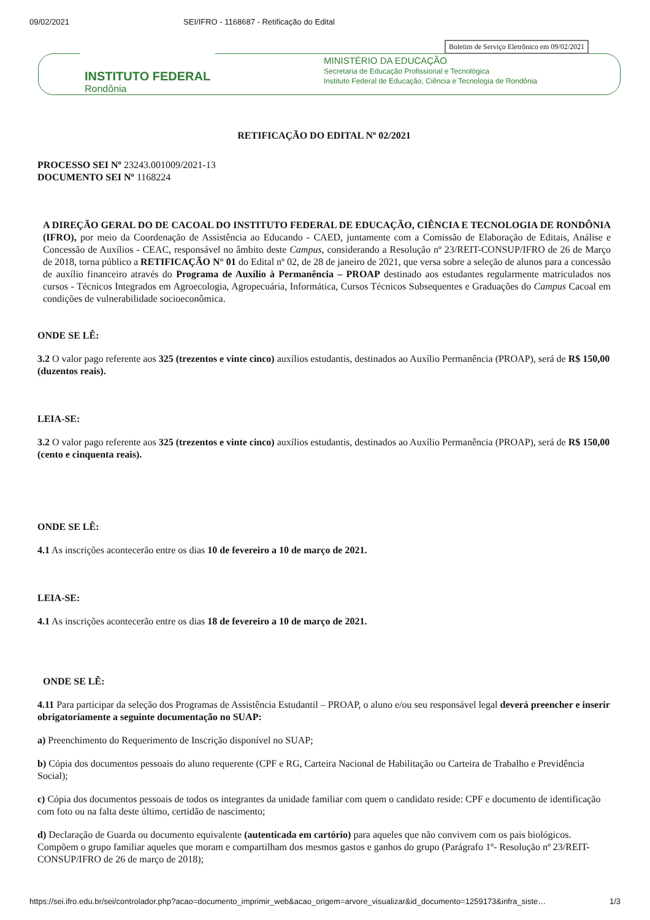09/02/2021 SEI/IFRO - 1168687 - Retificação do Edital
Boletim de Serviço Eletrônico em 09/02/2021
INSTITUTO FEDERAL
Rondônia
MINISTÉRIO DA EDUCAÇÃO
Secretaria de Educação Profissional e Tecnológica
Instituto Federal de Educação, Ciência e Tecnologia de Rondônia
RETIFICAÇÃO DO EDITAL Nº 02/2021
PROCESSO SEI Nº 23243.001009/2021-13
DOCUMENTO SEI Nº 1168224
A DIREÇÃO GERAL DO DE CACOAL DO INSTITUTO FEDERAL DE EDUCAÇÃO, CIÊNCIA E TECNOLOGIA DE RONDÔNIA (IFRO), por meio da Coordenação de Assistência ao Educando - CAED, juntamente com a Comissão de Elaboração de Editais, Análise e Concessão de Auxílios - CEAC, responsável no âmbito deste Campus, considerando a Resolução nº 23/REIT-CONSUP/IFRO de 26 de Março de 2018, torna público a RETIFICAÇÃO N° 01 do Edital nº 02, de 28 de janeiro de 2021, que versa sobre a seleção de alunos para a concessão de auxílio financeiro através do Programa de Auxílio à Permanência – PROAP destinado aos estudantes regularmente matriculados nos cursos - Técnicos Integrados em Agroecologia, Agropecuária, Informática, Cursos Técnicos Subsequentes e Graduações do Campus Cacoal em condições de vulnerabilidade socioeconômica.
ONDE SE LÊ:
3.2 O valor pago referente aos 325 (trezentos e vinte cinco) auxílios estudantis, destinados ao Auxílio Permanência (PROAP), será de R$ 150,00 (duzentos reais).
LEIA-SE:
3.2 O valor pago referente aos 325 (trezentos e vinte cinco) auxílios estudantis, destinados ao Auxílio Permanência (PROAP), será de R$ 150,00 (cento e cinquenta reais).
ONDE SE LÊ:
4.1 As inscrições acontecerão entre os dias 10 de fevereiro a 10 de março de 2021.
LEIA-SE:
4.1 As inscrições acontecerão entre os dias 18 de fevereiro a 10 de março de 2021.
ONDE SE LÊ:
4.11 Para participar da seleção dos Programas de Assistência Estudantil – PROAP, o aluno e/ou seu responsável legal deverá preencher e inserir obrigatoriamente a seguinte documentação no SUAP:
a) Preenchimento do Requerimento de Inscrição disponível no SUAP;
b) Cópia dos documentos pessoais do aluno requerente (CPF e RG, Carteira Nacional de Habilitação ou Carteira de Trabalho e Previdência Social);
c) Cópia dos documentos pessoais de todos os integrantes da unidade familiar com quem o candidato reside: CPF e documento de identificação com foto ou na falta deste último, certidão de nascimento;
d) Declaração de Guarda ou documento equivalente (autenticada em cartório) para aqueles que não convivem com os pais biológicos. Compõem o grupo familiar aqueles que moram e compartilham dos mesmos gastos e ganhos do grupo (Parágrafo 1º- Resolução nº 23/REIT-CONSUP/IFRO de 26 de março de 2018);
https://sei.ifro.edu.br/sei/controlador.php?acao=documento_imprimir_web&acao_origem=arvore_visualizar&id_documento=1259173&infra_siste… 1/3